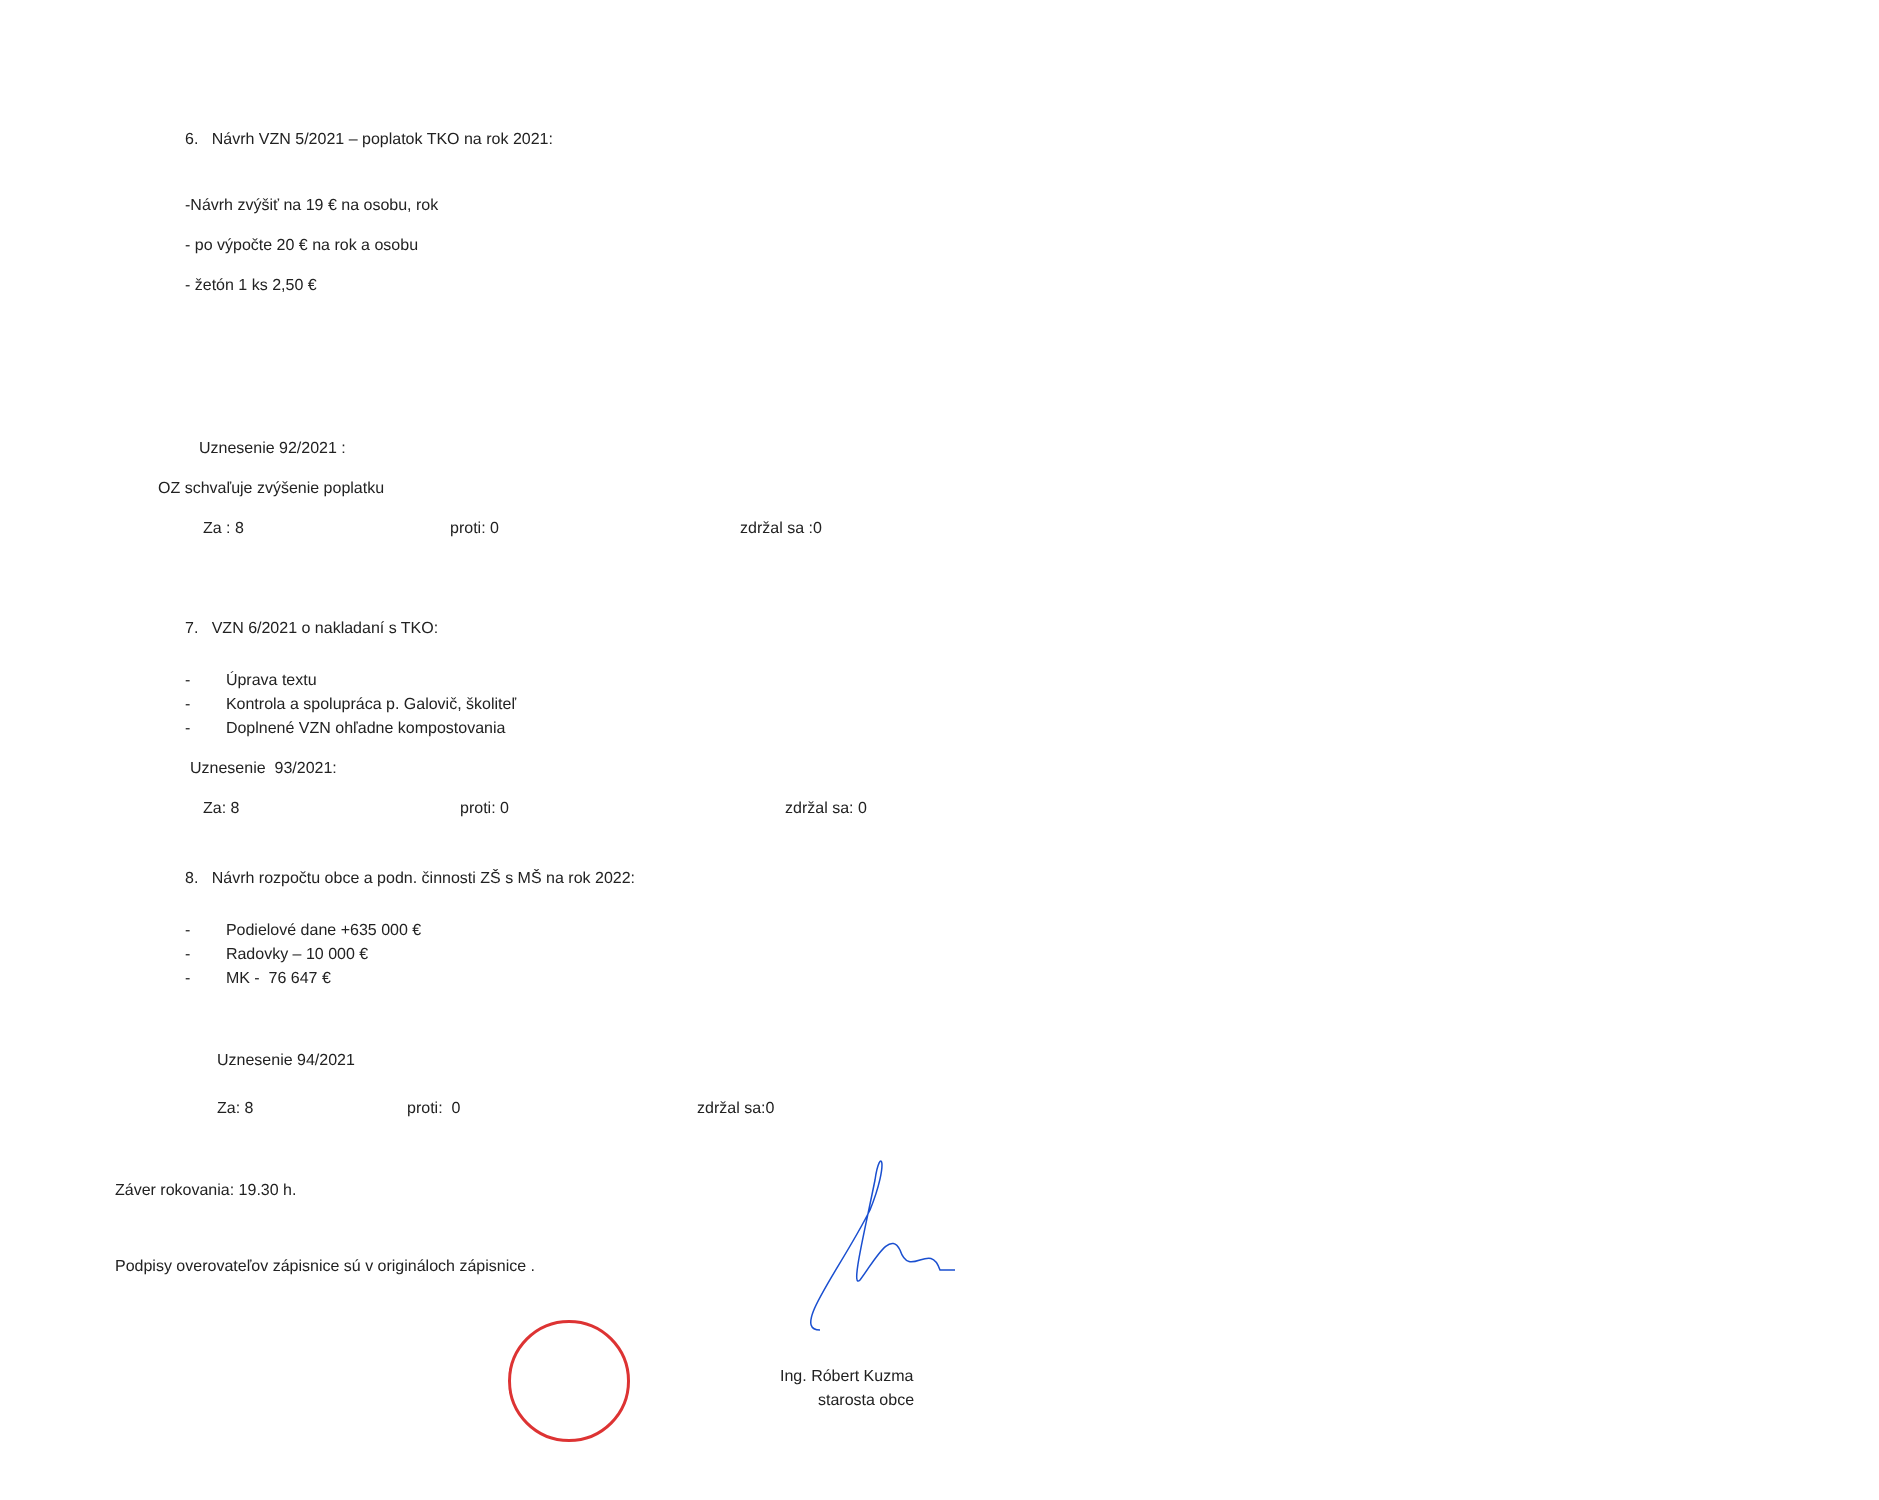6. Návrh VZN 5/2021 – poplatok TKO na rok 2021:
-Návrh zvýšiť na 19 € na osobu, rok
- po výpočte 20 € na rok a osobu
- žetón 1 ks 2,50 €
Uznesenie 92/2021 :
OZ schvaľuje zvýšenie poplatku
Za : 8 proti: 0 zdržal sa :0
7. VZN 6/2021 o nakladaní s TKO:
- Úprava textu
- Kontrola a spolupráca p. Galovič, školiteľ
- Doplnené VZN ohľadne kompostovania
Uznesenie 93/2021:
Za: 8 proti: 0 zdržal sa: 0
8. Návrh rozpočtu obce a podn. činnosti ZŠ s MŠ na rok 2022:
- Podielové dane +635 000 €
- Radovky – 10 000 €
- MK - 76 647 €
Uznesenie 94/2021
Za: 8 proti: 0 zdržal sa:0
Záver rokovania: 19.30 h.
Podpisy overovateľov zápisnice sú v origináloch zápisnice .
Ing. Róbert Kuzma
starosta obce